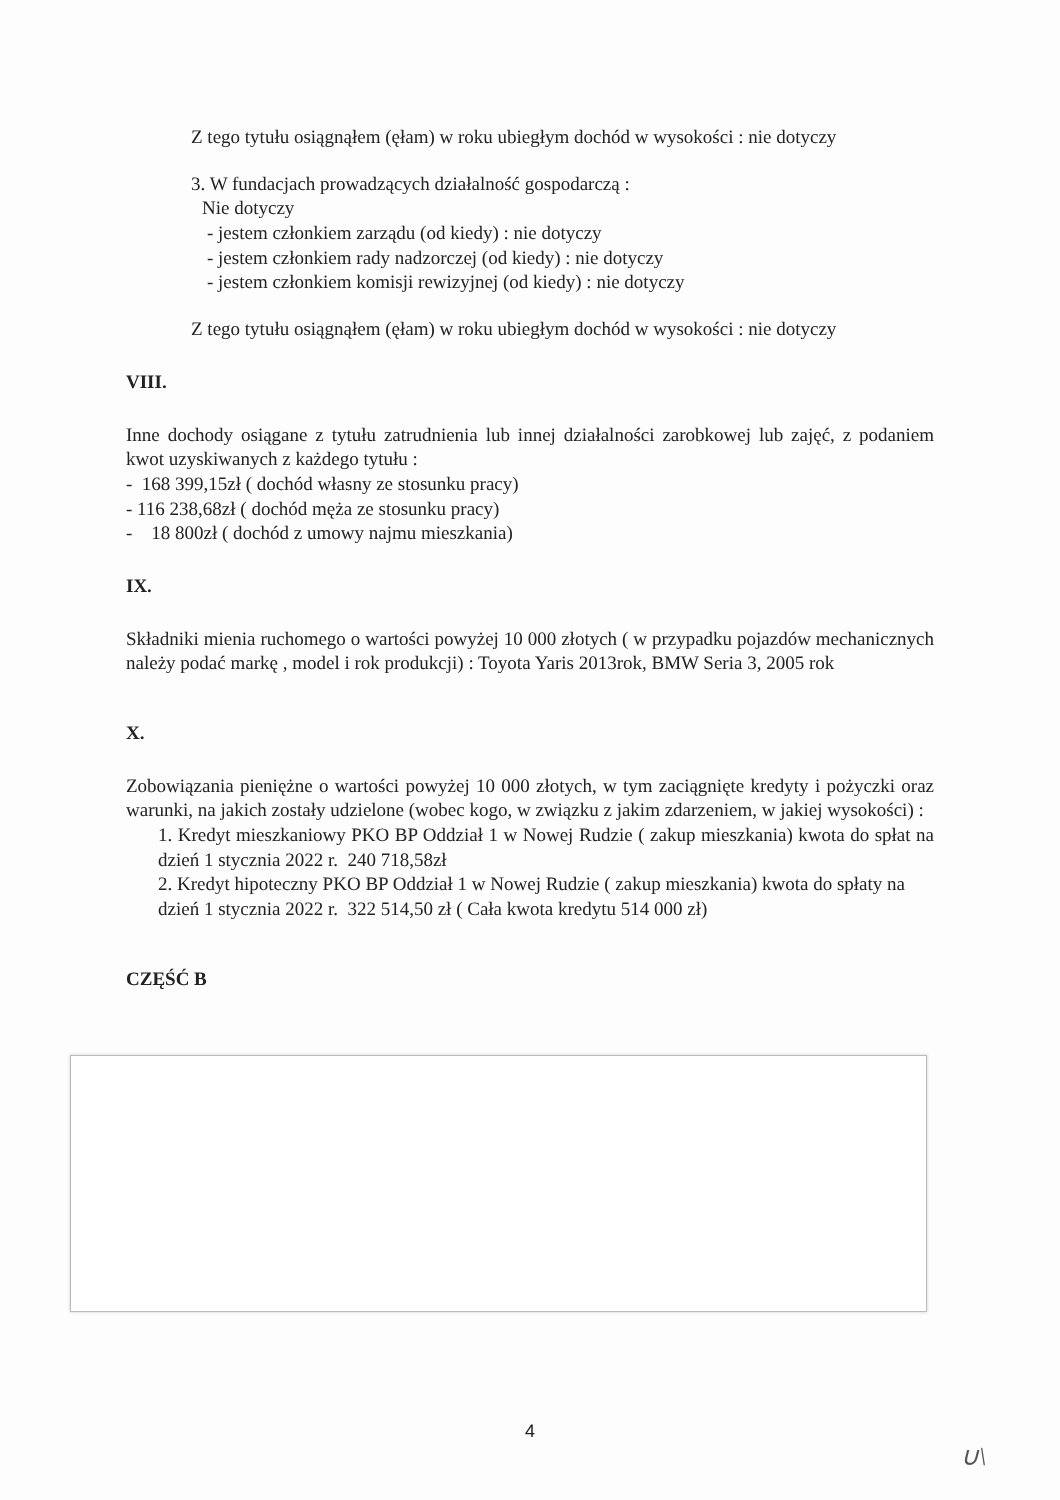Z tego tytułu osiągnąłem (ęłam) w roku ubiegłym dochód w wysokości : nie dotyczy
3. W fundacjach prowadzących działalność gospodarczą :
Nie dotyczy
- jestem członkiem zarządu (od kiedy) : nie dotyczy
- jestem członkiem rady nadzorczej (od kiedy) : nie dotyczy
- jestem członkiem komisji rewizyjnej (od kiedy) : nie dotyczy
Z tego tytułu osiągnąłem (ęłam) w roku ubiegłym dochód w wysokości : nie dotyczy
VIII.
Inne dochody osiągane z tytułu zatrudnienia lub innej działalności zarobkowej lub zajęć, z podaniem kwot uzyskiwanych z każdego tytułu :
- 168 399,15zł ( dochód własny ze stosunku pracy)
- 116 238,68zł ( dochód męża ze stosunku pracy)
- 18 800zł ( dochód z umowy najmu mieszkania)
IX.
Składniki mienia ruchomego o wartości powyżej 10 000 złotych ( w przypadku pojazdów mechanicznych należy podać markę , model i rok produkcji) : Toyota Yaris 2013rok, BMW Seria 3, 2005 rok
X.
Zobowiązania pieniężne o wartości powyżej 10 000 złotych, w tym zaciągnięte kredyty i pożyczki oraz warunki, na jakich zostały udzielone (wobec kogo, w związku z jakim zdarzeniem, w jakiej wysokości) :
1. Kredyt mieszkaniowy PKO BP Oddział 1 w Nowej Rudzie ( zakup mieszkania) kwota do spłat na dzień 1 stycznia 2022 r. 240 718,58zł
2. Kredyt hipoteczny PKO BP Oddział 1 w Nowej Rudzie ( zakup mieszkania) kwota do spłaty na dzień 1 stycznia 2022 r. 322 514,50 zł ( Cała kwota kredytu 514 000 zł)
CZĘŚĆ B
4
∪\